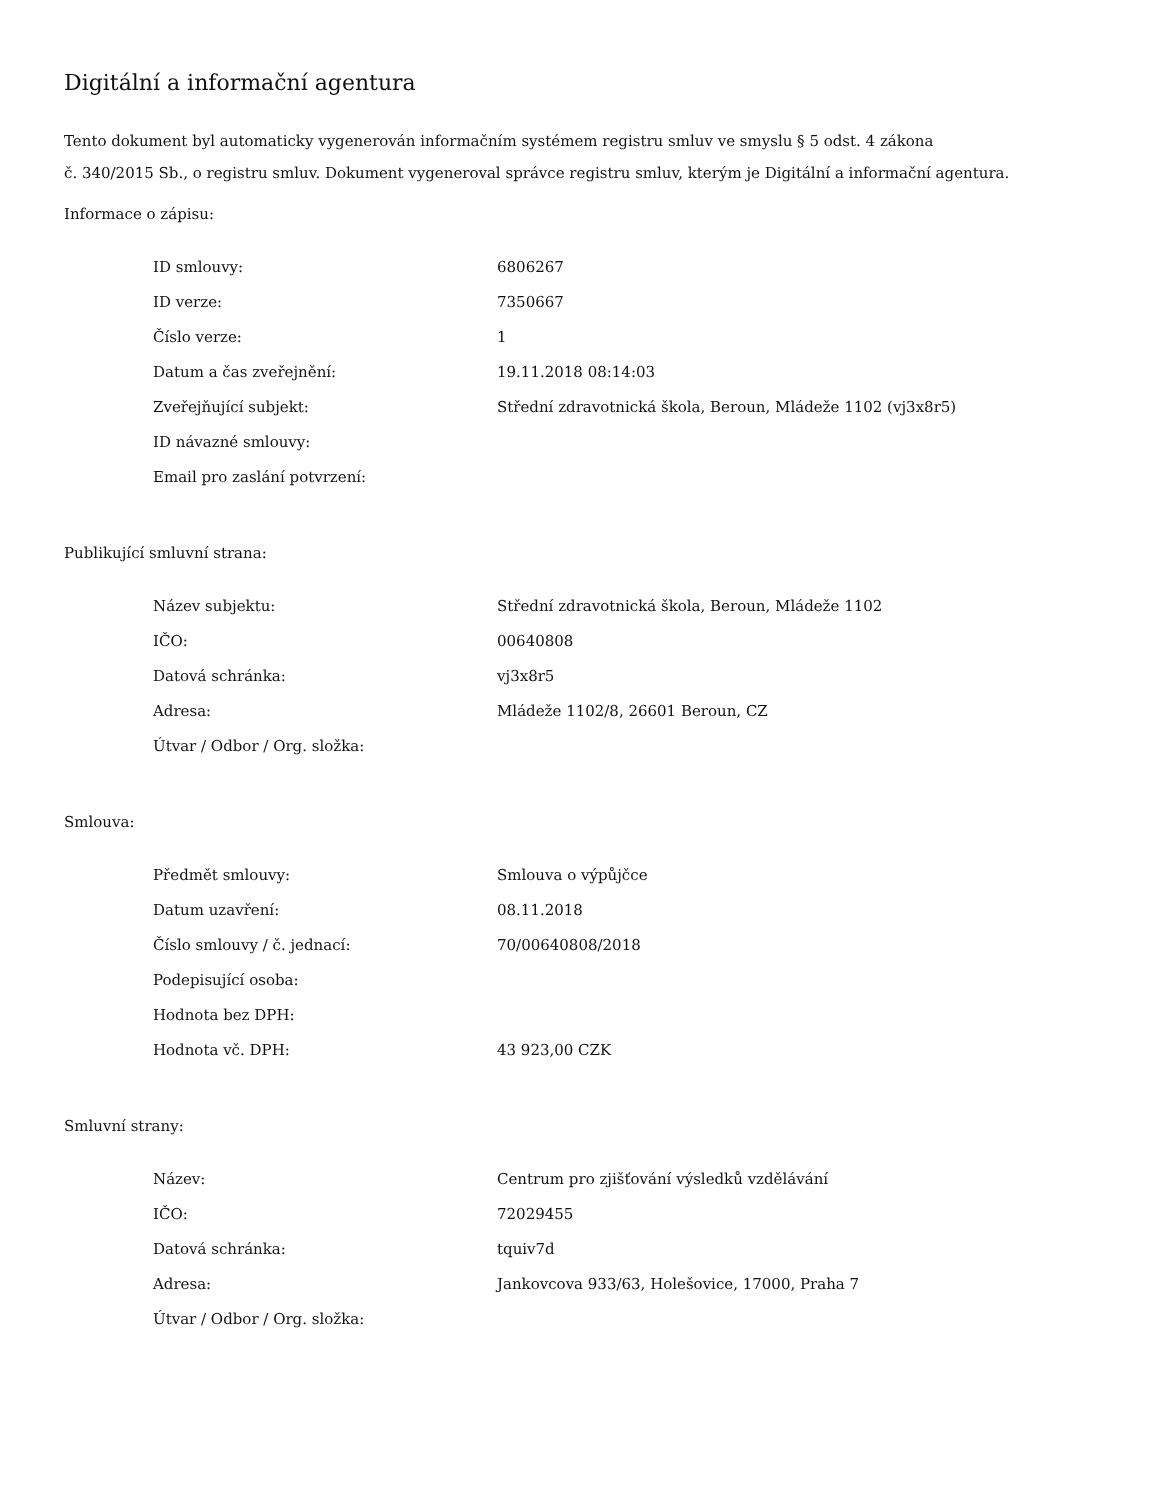Digitální a informační agentura
Tento dokument byl automaticky vygenerován informačním systémem registru smluv ve smyslu § 5 odst. 4 zákona
č. 340/2015 Sb., o registru smluv. Dokument vygeneroval správce registru smluv, kterým je Digitální a informační agentura.
Informace o zápisu:
| ID smlouvy: | 6806267 |
| ID verze: | 7350667 |
| Číslo verze: | 1 |
| Datum a čas zveřejnění: | 19.11.2018 08:14:03 |
| Zveřejňující subjekt: | Střední zdravotnická škola, Beroun, Mládeže 1102 (vj3x8r5) |
| ID návazné smlouvy: | |
| Email pro zaslání potvrzení: | |
Publikující smluvní strana:
| Název subjektu: | Střední zdravotnická škola, Beroun, Mládeže 1102 |
| IČO: | 00640808 |
| Datová schránka: | vj3x8r5 |
| Adresa: | Mládeže 1102/8, 26601 Beroun, CZ |
| Útvar / Odbor / Org. složka: | |
Smlouva:
| Předmět smlouvy: | Smlouva o výpůjčce |
| Datum uzavření: | 08.11.2018 |
| Číslo smlouvy / č. jednací: | 70/00640808/2018 |
| Podepisující osoba: | |
| Hodnota bez DPH: | |
| Hodnota vč. DPH: | 43 923,00 CZK |
Smluvní strany:
| Název: | Centrum pro zjišťování výsledků vzdělávání |
| IČO: | 72029455 |
| Datová schránka: | tquiv7d |
| Adresa: | Jankovcova 933/63, Holešovice, 17000, Praha 7 |
| Útvar / Odbor / Org. složka: | |